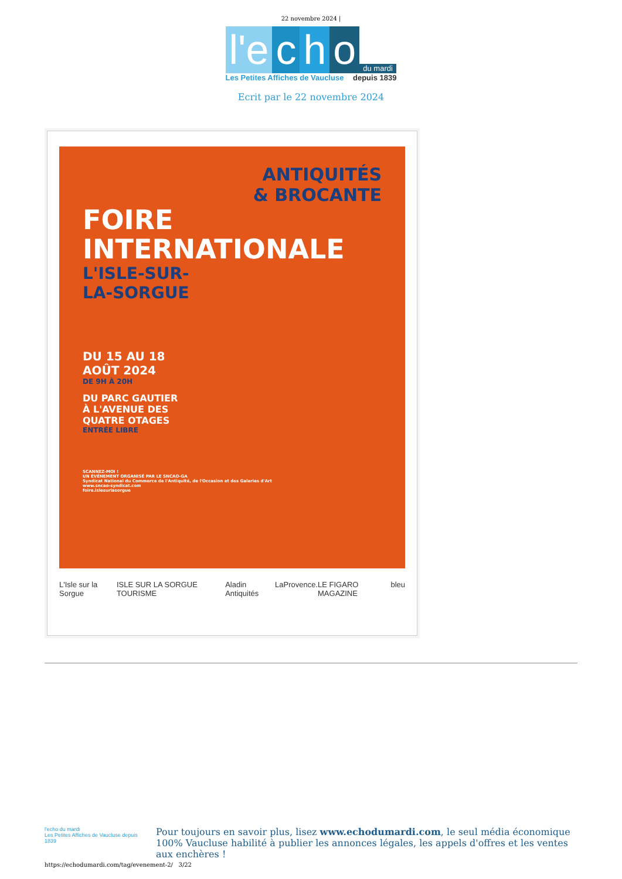22 novembre 2024 |
l'e c h o du mardi
Les Petites Affiches de Vaucluse depuis 1839
Ecrit par le 22 novembre 2024
ANTIQUITÉS
& BROCANTE
FOIRE
INTERNATIONALE
L'ISLE-SUR-
LA-SORGUE
DU 15 AU 18
AOÛT 2024
DE 9H À 20H
DU PARC GAUTIER
À L'AVENUE DES
QUATRE OTAGES
ENTRÉE LIBRE
SCANNEZ-MOI !
UN ÉVÉNEMENT ORGANISÉ PAR LE SNCAO-GA
Syndicat National du Commerce de l'Antiquité, de l'Occasion et des Galeries d'Art
www.sncao-syndicat.com
foire.islesurlasorgue
L'Isle sur la Sorgue ISLE SUR LA SORGUE TOURISME Aladin Antiquités LaProvence. LE FIGARO MAGAZINE bleu
l'echo du mardi
Les Petites Affiches de Vaucluse depuis 1839
Pour toujours en savoir plus, lisez www.echodumardi.com, le seul média économique 100% Vaucluse habilité à publier les annonces légales, les appels d'offres et les ventes aux enchères !
https://echodumardi.com/tag/evenement-2/ 3/22